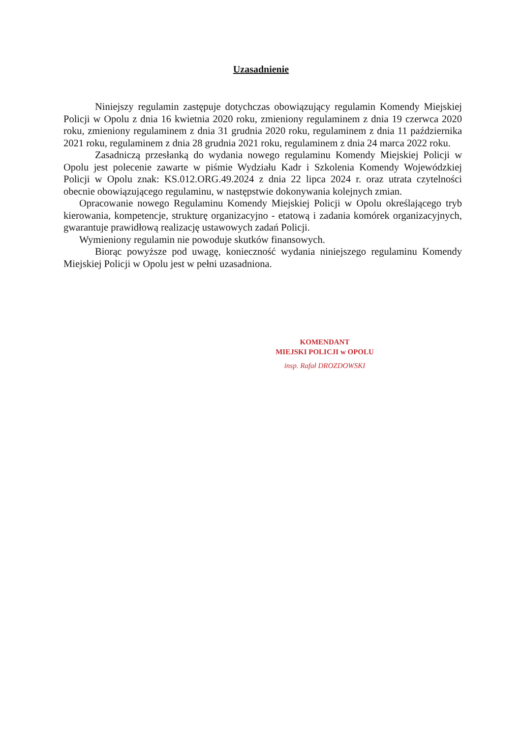Uzasadnienie
Niniejszy regulamin zastępuje dotychczas obowiązujący regulamin Komendy Miejskiej Policji w Opolu z dnia 16 kwietnia 2020 roku, zmieniony regulaminem z dnia 19 czerwca 2020 roku, zmieniony regulaminem z dnia 31 grudnia 2020 roku, regulaminem z dnia 11 października 2021 roku, regulaminem z dnia 28 grudnia 2021 roku, regulaminem z dnia 24 marca 2022 roku.
Zasadniczą przesłanką do wydania nowego regulaminu Komendy Miejskiej Policji w Opolu jest polecenie zawarte w piśmie Wydziału Kadr i Szkolenia Komendy Wojewódzkiej Policji w Opolu znak: KS.012.ORG.49.2024 z dnia 22 lipca 2024 r. oraz utrata czytelności obecnie obowiązującego regulaminu, w następstwie dokonywania kolejnych zmian.
Opracowanie nowego Regulaminu Komendy Miejskiej Policji w Opolu określającego tryb kierowania, kompetencje, strukturę organizacyjno - etatową i zadania komórek organizacyjnych, gwarantuje prawidłową realizację ustawowych zadań Policji.
Wymieniony regulamin nie powoduje skutków finansowych.
Biorąc powyższe pod uwagę, konieczność wydania niniejszego regulaminu Komendy Miejskiej Policji w Opolu jest w pełni uzasadniona.
KOMENDANT
MIEJSKI POLICJI w OPOLU
insp. Rafał DROZDOWSKI